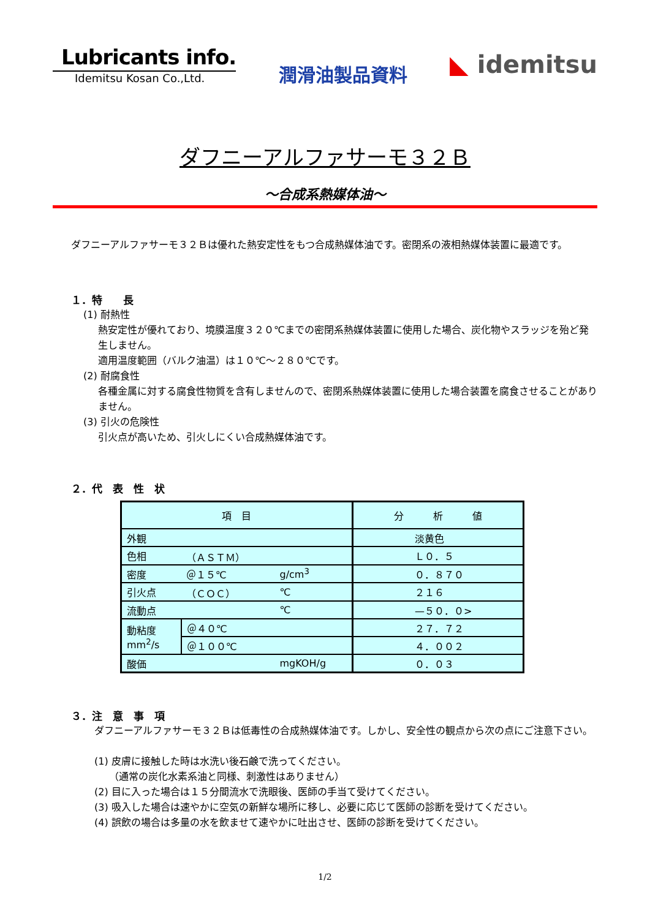Lubricants info.
Idemitsu Kosan Co.,Ltd.
潤滑油製品資料
◣ idemitsu
ダフニーアルファサーモ３２Ｂ
～合成系熱媒体油～
ダフニーアルファサーモ３２Ｂは優れた熱安定性をもつ合成熱媒体油です。密閉系の液相熱媒体装置に最適です。
１．特　　長
(1) 耐熱性
熱安定性が優れており、境膜温度３２０℃までの密閉系熱媒体装置に使用した場合、炭化物やスラッジを殆ど発生しません。
適用温度範囲（バルク油温）は１０℃～２８０℃です。
(2) 耐腐食性
各種金属に対する腐食性物質を含有しませんので、密閉系熱媒体装置に使用した場合装置を腐食させることがありません。
(3) 引火の危険性
引火点が高いため、引火しにくい合成熱媒体油です。
２．代　表　性　状
| 項 目 | | | 分 析 値 |
| --- | --- | --- | --- |
| 外観 | | | 淡黄色 |
| 色相 | （ＡＳＴＭ） | | Ｌ０．５ |
| 密度 | ＠１５℃ | g/cm<sup>3</sup> | ０．８７０ |
| 引火点 | （ＣＯＣ） | ℃ | ２１６ |
| 流動点 | | ℃ | —５０．０> |
| 動粘度 mm<sup>2</sup>/s | ＠４０℃ | | ２７．７２ |
| | ＠１００℃ | | ４．００２ |
| 酸価 | | mgKOH/g | ０．０３ |
３．注　意　事　項
ダフニーアルファサーモ３２Ｂは低毒性の合成熱媒体油です。しかし、安全性の観点から次の点にご注意下さい。
(1) 皮膚に接触した時は水洗い後石鹸で洗ってください。
　　（通常の炭化水素系油と同様、刺激性はありません）
(2) 目に入った場合は１５分間流水で洗眼後、医師の手当て受けてください。
(3) 吸入した場合は速やかに空気の新鮮な場所に移し、必要に応じて医師の診断を受けてください。
(4) 誤飲の場合は多量の水を飲ませて速やかに吐出させ、医師の診断を受けてください。
1/2